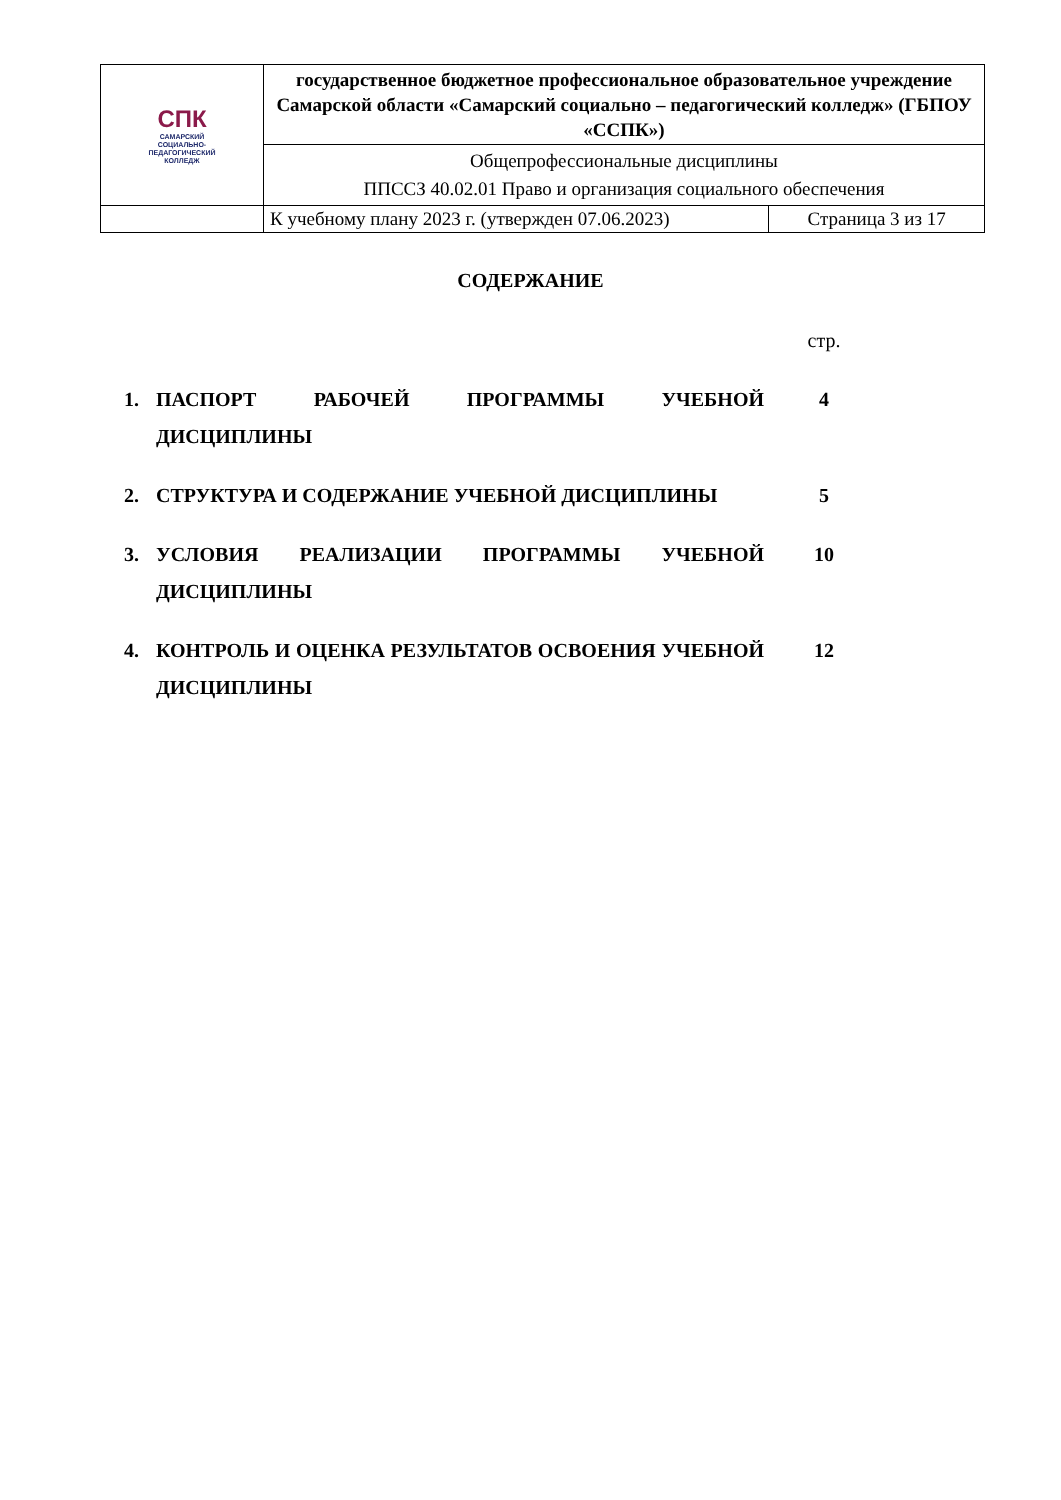| СПК САМАРСКИЙ СОЦИАЛЬНО- ПЕДАГОГИЧЕСКИЙ КОЛЛЕДЖ | государственное бюджетное профессиональное образовательное учреждение Самарской области «Самарский социально – педагогический колледж» (ГБПОУ «ССПК») | |
| | Общепрофессиональные дисциплины ППССЗ 40.02.01 Право и организация социального обеспечения | |
| | К учебному плану 2023 г. (утвержден 07.06.2023) | Страница 3 из 17 |
СОДЕРЖАНИЕ
| | | стр. |
| 1. | ПАСПОРТ РАБОЧЕЙ ПРОГРАММЫ УЧЕБНОЙ ДИСЦИПЛИНЫ | 4 |
| 2. | СТРУКТУРА И СОДЕРЖАНИЕ УЧЕБНОЙ ДИСЦИПЛИНЫ | 5 |
| 3. | УСЛОВИЯ РЕАЛИЗАЦИИ ПРОГРАММЫ УЧЕБНОЙ ДИСЦИПЛИНЫ | 10 |
| 4. | КОНТРОЛЬ И ОЦЕНКА РЕЗУЛЬТАТОВ ОСВОЕНИЯ УЧЕБНОЙ ДИСЦИПЛИНЫ | 12 |